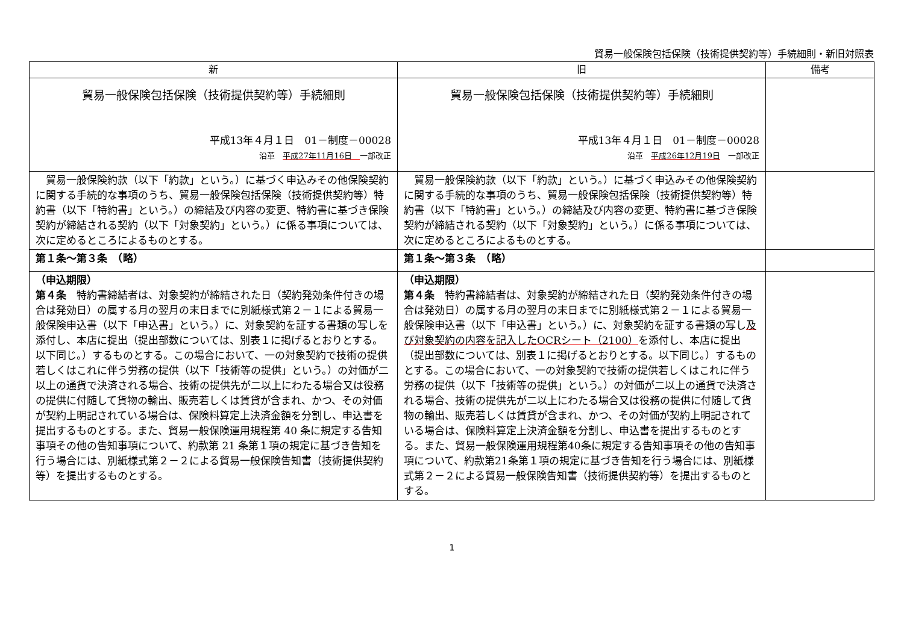貿易一般保険包括保険（技術提供契約等）手続細則・新旧対照表
| 新 | 旧 | 備考 |
| --- | --- | --- |
| 貿易一般保険包括保険（技術提供契約等）手続細則 平成13年４月１日 01－制度－00028 沿革 平成27年11月16日 一部改正 | 貿易一般保険包括保険（技術提供契約等）手続細則 平成13年４月１日 01－制度－00028 沿革 平成26年12月19日 一部改正 | |
| 貿易一般保険約款（以下「約款」という。）に基づく申込みその他保険契約に関する手続的な事項のうち、貿易一般保険包括保険（技術提供契約等）特約書（以下「特約書」という。）の締結及び内容の変更、特約書に基づき保険契約が締結される契約（以下「対象契約」という。）に係る事項については、次に定めるところによるものとする。 | 貿易一般保険約款（以下「約款」という。）に基づく申込みその他保険契約に関する手続的な事項のうち、貿易一般保険包括保険（技術提供契約等）特約書（以下「特約書」という。）の締結及び内容の変更、特約書に基づき保険契約が締結される契約（以下「対象契約」という。）に係る事項については、次に定めるところによるものとする。 | |
| 第１条～第３条 （略） | 第１条～第３条 （略） | |
| （申込期限） 第４条 特約書締結者は、対象契約が締結された日（契約発効条件付きの場合は発効日）の属する月の翌月の末日までに別紙様式第２－１による貿易一般保険申込書（以下「申込書」という。）に、対象契約を証する書類の写しを添付し、本店に提出（提出部数については、別表１に掲げるとおりとする。以下同じ。）するものとする。この場合において、一の対象契約で技術の提供若しくはこれに伴う労務の提供（以下「技術等の提供」という。）の対価が二以上の通貨で決済される場合、技術の提供先が二以上にわたる場合又は役務の提供に付随して貨物の輸出、販売若しくは賃貸が含まれ、かつ、その対価が契約上明記されている場合は、保険料算定上決済金額を分割し、申込書を提出するものとする。また、貿易一般保険運用規程第 40 条に規定する告知事項その他の告知事項について、約款第 21 条第１項の規定に基づき告知を行う場合には、別紙様式第２－２による貿易一般保険告知書（技術提供契約等）を提出するものとする。 | （申込期限） 第４条 特約書締結者は、対象契約が締結された日（契約発効条件付きの場合は発効日）の属する月の翌月の末日までに別紙様式第２－１による貿易一般保険申込書（以下「申込書」という。）に、対象契約を証する書類の写し 及び対象契約の内容を記入したOCRシート（2100） を添付し、本店に提出（提出部数については、別表１に掲げるとおりとする。以下同じ。）するものとする。この場合において、一の対象契約で技術の提供若しくはこれに伴う労務の提供（以下「技術等の提供」という。）の対価が二以上の通貨で決済される場合、技術の提供先が二以上にわたる場合又は役務の提供に付随して貨物の輸出、販売若しくは賃貸が含まれ、かつ、その対価が契約上明記されている場合は、保険料算定上決済金額を分割し、申込書を提出するものとする。また、貿易一般保険運用規程第40条に規定する告知事項その他の告知事項について、約款第21条第１項の規定に基づき告知を行う場合には、別紙様式第２－２による貿易一般保険告知書（技術提供契約等）を提出するものとする。 | |
1